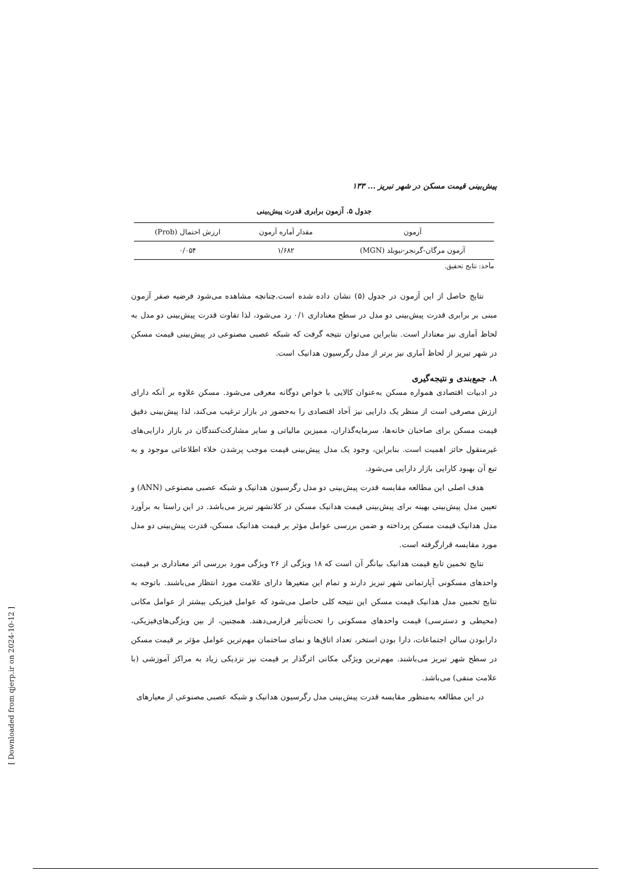پیش‌بینی قیمت مسکن در شهر تبریز ... ۱۳۳
جدول ۵. آزمون برابری قدرت پیش‌بینی
| آزمون | مقدار آماره آزمون | ارزش احتمال (Prob) |
| --- | --- | --- |
| آزمون مرگان-گرنجر-نیوبلد (MGN) | ۱/۶۸۲ | ۰/۰۵۴ |
مأخذ: نتایج تحقیق.
نتایج حاصل از این آزمون در جدول (۵) نشان داده شده است.چنانچه مشاهده می‌شود فرضیه صفر آزمون مبنی بر برابری قدرت پیش‌بینی دو مدل در سطح معناداری ۰/۱ رد می‌شود، لذا تفاوت قدرت پیش‌بینی دو مدل به لحاظ آماری نیز معنادار است. بنابراین می‌توان نتیجه گرفت که شبکه عصبی مصنوعی در پیش‌بینی قیمت مسکن در شهر تبریز از لحاظ آماری نیز برتر از مدل رگرسیون هدانیک است.
۸. جمع‌بندی و نتیجه‌گیری
در ادبیات اقتصادی همواره مسکن به‌عنوان کالایی با خواص دوگانه معرفی می‌شود. مسکن علاوه بر آنکه دارای ارزش مصرفی است از منظر یک دارایی نیز آحاد اقتصادی را به‌حضور در بازار ترغیب می‌کند، لذا پیش‌بینی دقیق قیمت مسکن برای صاحبان خانه‌ها، سرمایه‌گذاران، ممیزین مالیاتی و سایر مشارکت‌کنندگان در بازار دارایی‌های غیرمنقول حائز اهمیت است. بنابراین، وجود یک مدل پیش‌بینی قیمت موجب پرشدن خلاء اطلاعاتی موجود و به تبع آن بهبود کارایی بازار دارایی می‌شود.
هدف اصلی این مطالعه مقایسه قدرت پیش‌بینی دو مدل رگرسیون هدانیک و شبکه عصبی مصنوعی (ANN) و تعیین مدل پیش‌بینی بهینه برای پیش‌بینی قیمت هدانیک مسکن در کلانشهر تبریز می‌باشد. در این راستا به برآورد مدل هدانیک قیمت مسکن پرداخته و ضمن بررسی عوامل مؤثر بر قیمت هدانیک مسکن، قدرت پیش‌بینی دو مدل مورد مقایسه قرارگرفته است.
نتایج تخمین تابع قیمت هدانیک بیانگر آن است که ۱۸ ویژگی از ۲۶ ویژگی مورد بررسی اثر معناداری بر قیمت واحدهای مسکونی آپارتمانی شهر تبریز دارند و تمام این متغیرها دارای علامت مورد انتظار می‌باشند. باتوجه به نتایج تخمین مدل هدانیک قیمت مسکن این نتیجه کلی حاصل می‌شود که عوامل فیزیکی بیشتر از عوامل مکانی (محیطی و دسترسی) قیمت واحدهای مسکونی را تحت‌تأثیر قرارمی‌دهند. همچنین، از بین ویژگی‌های‌فیزیکی، دارابودن سالن اجتماعات، دارا بودن استخر، تعداد اتاق‌ها و نمای ساختمان مهم‌ترین عوامل مؤثر بر قیمت مسکن در سطح شهر تبریز می‌باشند. مهم‌ترین ویژگی مکانی اثرگذار بر قیمت نیز نزدیکی زیاد به مراکز آموزشی (با علامت منفی) می‌باشد.
در این مطالعه به‌منظور مقایسه قدرت پیش‌بینی مدل رگرسیون هدانیک و شبکه عصبی مصنوعی از معیارهای
[ Downloaded from qjerp.ir on 2024-10-12 ]